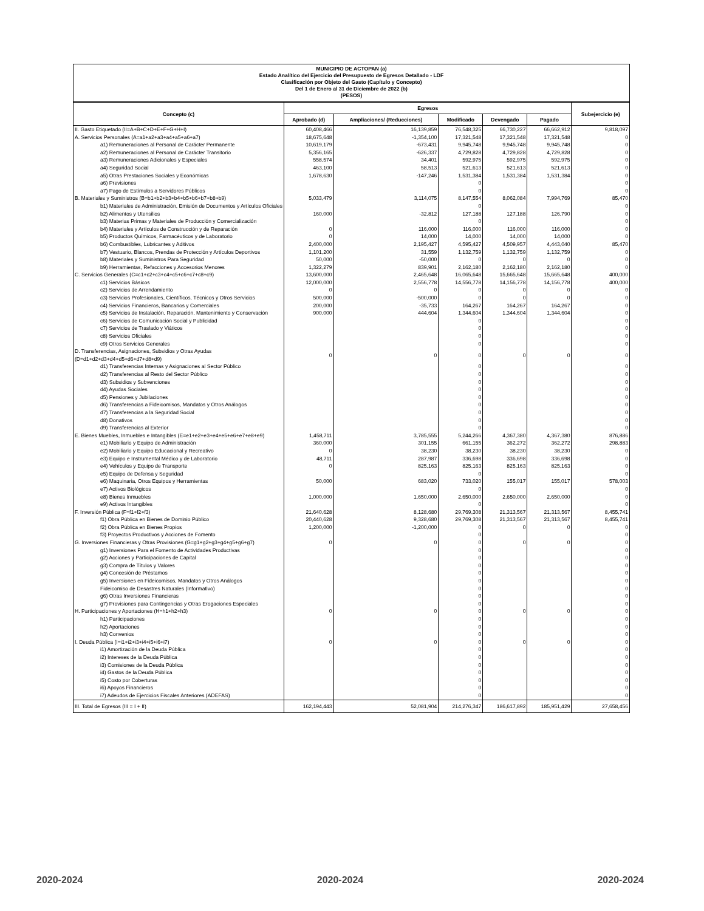MUNICIPIO DE ACTOPAN (a)
Estado Analítico del Ejercicio del Presupuesto de Egresos Detallado - LDF
Clasificación por Objeto del Gasto (Capítulo y Concepto)
Del 1 de Enero al 31 de Diciembre de 2022 (b)
(PESOS)
| Concepto (c) | Egresos | | | | | Subejercicio (e) |
| --- | --- | --- | --- | --- | --- | --- |
| | Aprobado (d) | Ampliaciones/ (Reducciones) | Modificado | Devengado | Pagado | |
| II. Gasto Etiquetado (II=A+B+C+D+E+F+G+H+I) | 60,408,466 | 16,139,859 | 76,548,325 | 66,730,227 | 66,662,912 | 9,818,097 |
| A. Servicios Personales (A=a1+a2+a3+a4+a5+a6+a7) | 18,675,648 | -1,354,100 | 17,321,548 | 17,321,548 | 17,321,548 | 0 |
| a1) Remuneraciones al Personal de Carácter Permanente | 10,619,179 | -673,431 | 9,945,748 | 9,945,748 | 9,945,748 | 0 |
| a2) Remuneraciones al Personal de Carácter Transitorio | 5,356,165 | -626,337 | 4,729,828 | 4,729,828 | 4,729,828 | 0 |
| a3) Remuneraciones Adicionales y Especiales | 558,574 | 34,401 | 592,975 | 592,975 | 592,975 | 0 |
| a4) Seguridad Social | 463,100 | 58,513 | 521,613 | 521,613 | 521,613 | 0 |
| a5) Otras Prestaciones Sociales y Económicas | 1,678,630 | -147,246 | 1,531,384 | 1,531,384 | 1,531,384 | 0 |
| a6) Previsiones | | | 0 | | | 0 |
| a7) Pago de Estímulos a Servidores Públicos | | | 0 | | | 0 |
| B. Materiales y Suministros (B=b1+b2+b3+b4+b5+b6+b7+b8+b9) | 5,033,479 | 3,114,075 | 8,147,554 | 8,062,084 | 7,994,769 | 85,470 |
| b1) Materiales de Administración, Emisión de Documentos y Artículos Oficiales | | | 0 | | | 0 |
| b2) Alimentos y Utensilios | 160,000 | -32,812 | 127,188 | 127,188 | 126,790 | 0 |
| b3) Materias Primas y Materiales de Producción y Comercialización | | | 0 | | | 0 |
| b4) Materiales y Artículos de Construcción y de Reparación | 0 | 116,000 | 116,000 | 116,000 | 116,000 | 0 |
| b5) Productos Químicos, Farmacéuticos y de Laboratorio | 0 | 14,000 | 14,000 | 14,000 | 14,000 | 0 |
| b6) Combustibles, Lubricantes y Aditivos | 2,400,000 | 2,195,427 | 4,595,427 | 4,509,957 | 4,443,040 | 85,470 |
| b7) Vestuario, Blancos, Prendas de Protección y Artículos Deportivos | 1,101,200 | 31,559 | 1,132,759 | 1,132,759 | 1,132,759 | 0 |
| b8) Materiales y Suministros Para Seguridad | 50,000 | -50,000 | 0 | 0 | 0 | 0 |
| b9) Herramientas, Refacciones y Accesorios Menores | 1,322,279 | 839,901 | 2,162,180 | 2,162,180 | 2,162,180 | 0 |
| C. Servicios Generales (C=c1+c2+c3+c4+c5+c6+c7+c8+c9) | 13,600,000 | 2,465,648 | 16,065,648 | 15,665,648 | 15,665,648 | 400,000 |
| c1) Servicios Básicos | 12,000,000 | 2,556,778 | 14,556,778 | 14,156,778 | 14,156,778 | 400,000 |
| c2) Servicios de Arrendamiento | 0 | 0 | 0 | 0 | 0 | 0 |
| c3) Servicios Profesionales, Científicos, Técnicos y Otros Servicios | 500,000 | -500,000 | 0 | 0 | 0 | 0 |
| c4) Servicios Financieros, Bancarios y Comerciales | 200,000 | -35,733 | 164,267 | 164,267 | 164,267 | 0 |
| c5) Servicios de Instalación, Reparación, Mantenimiento y Conservación | 900,000 | 444,604 | 1,344,604 | 1,344,604 | 1,344,604 | 0 |
| c6) Servicios de Comunicación Social y Publicidad | | | 0 | | | 0 |
| c7) Servicios de Traslado y Viáticos | | | 0 | | | 0 |
| c8) Servicios Oficiales | | | 0 | | | 0 |
| c9) Otros Servicios Generales | | | 0 | | | 0 |
| D. Transferencias, Asignaciones, Subsidios y Otras Ayudas (D=d1+d2+d3+d4+d5+d6+d7+d8+d9) | 0 | 0 | 0 | 0 | 0 | 0 |
| d1) Transferencias Internas y Asignaciones al Sector Público | | | 0 | | | 0 |
| d2) Transferencias al Resto del Sector Público | | | 0 | | | 0 |
| d3) Subsidios y Subvenciones | | | 0 | | | 0 |
| d4) Ayudas Sociales | | | 0 | | | 0 |
| d5) Pensiones y Jubilaciones | | | 0 | | | 0 |
| d6) Transferencias a Fideicomisos, Mandatos y Otros Análogos | | | 0 | | | 0 |
| d7) Transferencias a la Seguridad Social | | | 0 | | | 0 |
| d8) Donativos | | | 0 | | | 0 |
| d9) Transferencias al Exterior | | | 0 | | | 0 |
| E. Bienes Muebles, Inmuebles e Intangibles (E=e1+e2+e3+e4+e5+e6+e7+e8+e9) | 1,458,711 | 3,785,555 | 5,244,266 | 4,367,380 | 4,367,380 | 876,886 |
| e1) Mobiliario y Equipo de Administración | 360,000 | 301,155 | 661,155 | 362,272 | 362,272 | 298,883 |
| e2) Mobiliario y Equipo Educacional y Recreativo | 0 | 38,230 | 38,230 | 38,230 | 38,230 | 0 |
| e3) Equipo e Instrumental Médico y de Laboratorio | 48,711 | 287,987 | 336,698 | 336,698 | 336,698 | 0 |
| e4) Vehículos y Equipo de Transporte | 0 | 825,163 | 825,163 | 825,163 | 825,163 | 0 |
| e5) Equipo de Defensa y Seguridad | | | 0 | | | 0 |
| e6) Maquinaria, Otros Equipos y Herramientas | 50,000 | 683,020 | 733,020 | 155,017 | 155,017 | 578,003 |
| e7) Activos Biológicos | | | 0 | | | 0 |
| e8) Bienes Inmuebles | 1,000,000 | 1,650,000 | 2,650,000 | 2,650,000 | 2,650,000 | 0 |
| e9) Activos Intangibles | | | 0 | | | 0 |
| F. Inversión Pública (F=f1+f2+f3) | 21,640,628 | 8,128,680 | 29,769,308 | 21,313,567 | 21,313,567 | 8,455,741 |
| f1) Obra Pública en Bienes de Dominio Público | 20,440,628 | 9,328,680 | 29,769,308 | 21,313,567 | 21,313,567 | 8,455,741 |
| f2) Obra Pública en Bienes Propios | 1,200,000 | -1,200,000 | 0 | 0 | 0 | 0 |
| f3) Proyectos Productivos y Acciones de Fomento | | | 0 | | | 0 |
| G. Inversiones Financieras y Otras Provisiones (G=g1+g2+g3+g4+g5+g6+g7) | 0 | 0 | 0 | 0 | 0 | 0 |
| g1) Inversiones Para el Fomento de Actividades Productivas | | | 0 | | | 0 |
| g2) Acciones y Participaciones de Capital | | | 0 | | | 0 |
| g3) Compra de Títulos y Valores | | | 0 | | | 0 |
| g4) Concesión de Préstamos | | | 0 | | | 0 |
| g5) Inversiones en Fideicomisos, Mandatos y Otros Análogos | | | 0 | | | 0 |
| Fideicomiso de Desastres Naturales (Informativo) | | | 0 | | | 0 |
| g6) Otras Inversiones Financieras | | | 0 | | | 0 |
| g7) Provisiones para Contingencias y Otras Erogaciones Especiales | | | 0 | | | 0 |
| H. Participaciones y Aportaciones (H=h1+h2+h3) | 0 | 0 | 0 | 0 | 0 | 0 |
| h1) Participaciones | | | 0 | | | 0 |
| h2) Aportaciones | | | 0 | | | 0 |
| h3) Convenios | | | 0 | | | 0 |
| I. Deuda Pública (I=i1+i2+i3+i4+i5+i6+i7) | 0 | 0 | 0 | 0 | 0 | 0 |
| i1) Amortización de la Deuda Pública | | | 0 | | | 0 |
| i2) Intereses de la Deuda Pública | | | 0 | | | 0 |
| i3) Comisiones de la Deuda Pública | | | 0 | | | 0 |
| i4) Gastos de la Deuda Pública | | | 0 | | | 0 |
| i5) Costo por Coberturas | | | 0 | | | 0 |
| i6) Apoyos Financieros | | | 0 | | | 0 |
| i7) Adeudos de Ejercicios Fiscales Anteriores (ADEFAS) | | | 0 | | | 0 |
| III. Total de Egresos (III = I + II) | 162,194,443 | 52,081,904 | 214,276,347 | 186,617,892 | 185,951,429 | 27,658,456 |
2020-2024 2020-2024 2020-2024